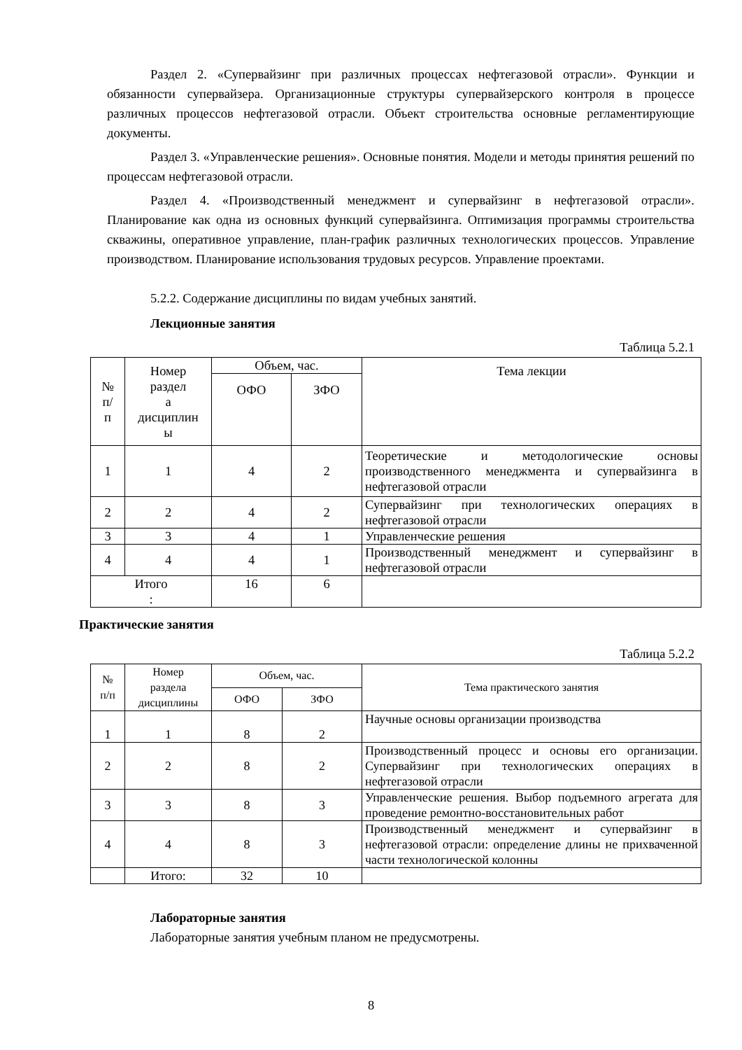Раздел 2. «Супервайзинг при различных процессах нефтегазовой отрасли». Функции и обязанности супервайзера. Организационные структуры супервайзерского контроля в процессе различных процессов нефтегазовой отрасли. Объект строительства основные регламентирующие документы.
Раздел 3. «Управленческие решения». Основные понятия. Модели и методы принятия решений по процессам нефтегазовой отрасли.
Раздел 4. «Производственный менеджмент и супервайзинг в нефтегазовой отрасли». Планирование как одна из основных функций супервайзинга. Оптимизация программы строительства скважины, оперативное управление, план-график различных технологических процессов. Управление производством. Планирование использования трудовых ресурсов. Управление проектами.
5.2.2. Содержание дисциплины по видам учебных занятий.
Лекционные занятия
Таблица 5.2.1
| № п/ п | Номер раздел а дисциплин ы | Объем, час. | | Тема лекции |
| --- | --- | --- | --- | --- |
| | | ОФО | ЗФО | |
| 1 | 1 | 4 | 2 | Теоретические и методологические основы производственного менеджмента и супервайзинга в нефтегазовой отрасли |
| 2 | 2 | 4 | 2 | Супервайзинг при технологических операциях в нефтегазовой отрасли |
| 3 | 3 | 4 | 1 | Управленческие решения |
| 4 | 4 | 4 | 1 | Производственный менеджмент и супервайзинг в нефтегазовой отрасли |
| Итого : | | 16 | 6 | |
Практические занятия
Таблица 5.2.2
| № п/п | Номер раздела дисциплины | Объем, час. | | Тема практического занятия |
| --- | --- | --- | --- | --- |
| | | ОФО | ЗФО | |
| 1 | 1 | 8 | 2 | Научные основы организации производства |
| 2 | 2 | 8 | 2 | Производственный процесс и основы его организации. Супервайзинг при технологических операциях в нефтегазовой отрасли |
| 3 | 3 | 8 | 3 | Управленческие решения. Выбор подъемного агрегата для проведение ремонтно-восстановительных работ |
| 4 | 4 | 8 | 3 | Производственный менеджмент и супервайзинг в нефтегазовой отрасли: определение длины не прихваченной части технологической колонны |
| | Итого: | 32 | 10 | |
Лабораторные занятия
Лабораторные занятия учебным планом не предусмотрены.
8